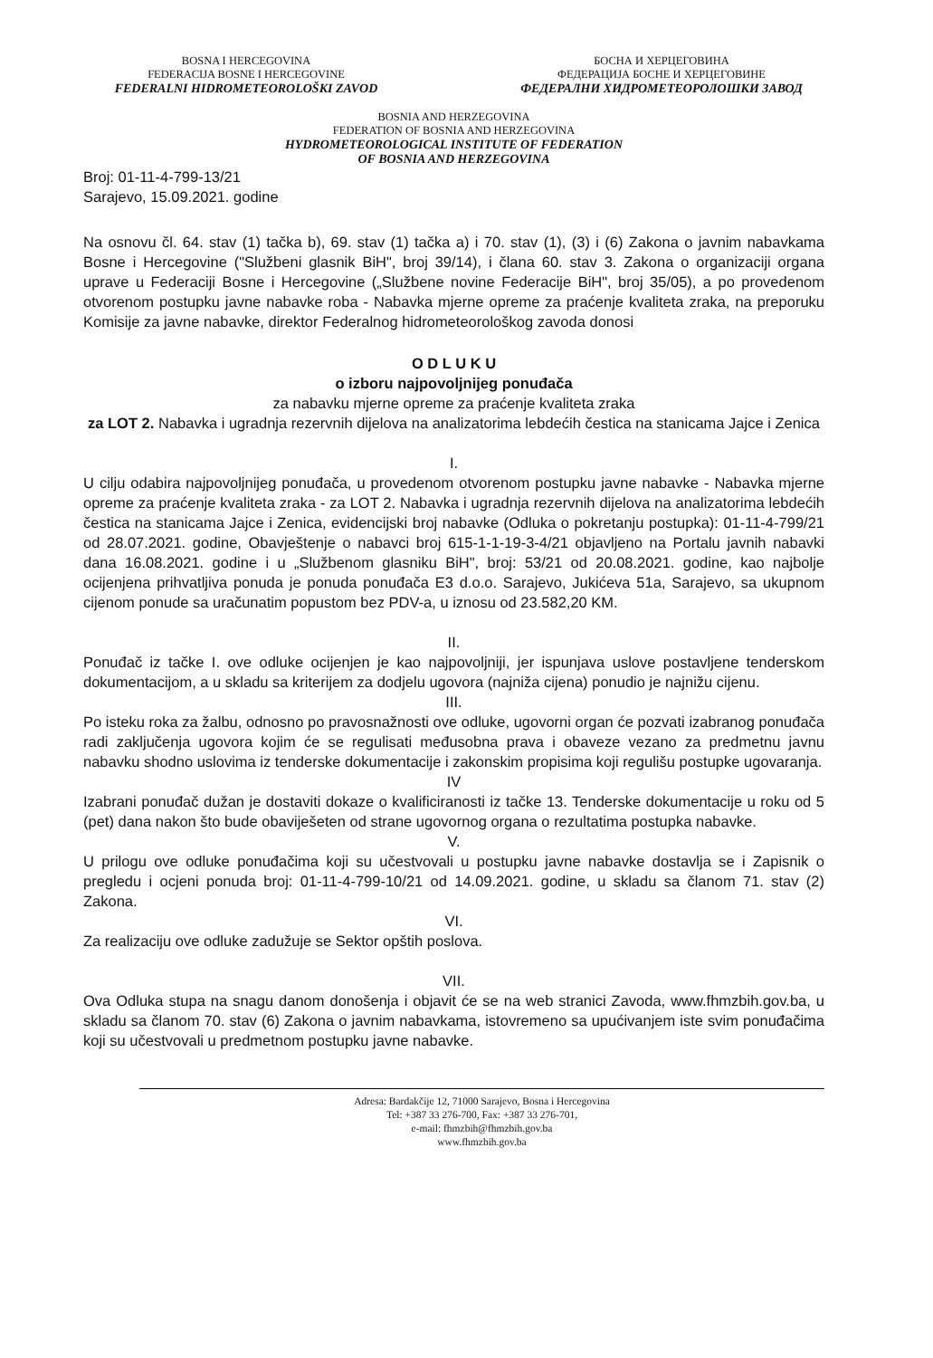BOSNA I HERCEGOVINA
FEDERACIJA BOSNE I HERCEGOVINE
FEDERALNI HIDROMETEOROLOŠKI ZAVOD
БОСНА И ХЕРЦЕГОВИНА
ФЕДЕРАЦИЈА БОСНЕ И ХЕРЦЕГОВИНЕ
ФЕДЕРАЛНИ ХИДРОМЕТЕОРОЛОШКИ ЗАВОД
BOSNIA AND HERZEGOVINA
FEDERATION OF BOSNIA AND HERZEGOVINA
HYDROMETEOROLOGICAL INSTITUTE OF FEDERATION
OF BOSNIA AND HERZEGOVINA
Broj: 01-11-4-799-13/21
Sarajevo, 15.09.2021. godine
Na osnovu čl. 64. stav (1) tačka b), 69. stav (1) tačka a) i 70. stav (1), (3) i (6) Zakona o javnim nabavkama Bosne i Hercegovine ("Službeni glasnik BiH", broj 39/14), i člana 60. stav 3. Zakona o organizaciji organa uprave u Federaciji Bosne i Hercegovine („Službene novine Federacije BiH", broj 35/05), a po provedenom otvorenom postupku javne nabavke roba - Nabavka mjerne opreme za praćenje kvaliteta zraka, na preporuku Komisije za javne nabavke, direktor Federalnog hidrometeorološkog zavoda donosi
O D L U K U
o izboru najpovoljnijeg ponuđača
za nabavku mjerne opreme za praćenje kvaliteta zraka
za LOT 2. Nabavka i ugradnja rezervnih dijelova na analizatorima lebdećih čestica na stanicama Jajce i Zenica
I.
U cilju odabira najpovoljnijeg ponuđača, u provedenom otvorenom postupku javne nabavke - Nabavka mjerne opreme za praćenje kvaliteta zraka - za LOT 2. Nabavka i ugradnja rezervnih dijelova na analizatorima lebdećih čestica na stanicama Jajce i Zenica, evidencijski broj nabavke (Odluka o pokretanju postupka): 01-11-4-799/21 od 28.07.2021. godine, Obavještenje o nabavci broj 615-1-1-19-3-4/21 objavljeno na Portalu javnih nabavki dana 16.08.2021. godine i u „Službenom glasniku BiH", broj: 53/21 od 20.08.2021. godine, kao najbolje ocijenjena prihvatljiva ponuda je ponuda ponuđača E3 d.o.o. Sarajevo, Jukićeva 51a, Sarajevo, sa ukupnom cijenom ponude sa uračunatim popustom bez PDV-a, u iznosu od 23.582,20 KM.
II.
Ponuđač iz tačke I. ove odluke ocijenjen je kao najpovoljniji, jer ispunjava uslove postavljene tenderskom dokumentacijom, a u skladu sa kriterijem za dodjelu ugovora (najniža cijena) ponudio je najnižu cijenu.
III.
Po isteku roka za žalbu, odnosno po pravosnažnosti ove odluke, ugovorni organ će pozvati izabranog ponuđača radi zaključenja ugovora kojim će se regulisati međusobna prava i obaveze vezano za predmetnu javnu nabavku shodno uslovima iz tenderske dokumentacije i zakonskim propisima koji regulišu postupke ugovaranja.
IV
Izabrani ponuđač dužan je dostaviti dokaze o kvalificiranosti iz tačke 13. Tenderske dokumentacije u roku od 5 (pet) dana nakon što bude obaviješeten od strane ugovornog organa o rezultatima postupka nabavke.
V.
U prilogu ove odluke ponuđačima koji su učestvovali u postupku javne nabavke dostavlja se i Zapisnik o pregledu i ocjeni ponuda broj: 01-11-4-799-10/21 od 14.09.2021. godine, u skladu sa članom 71. stav (2) Zakona.
VI.
Za realizaciju ove odluke zadužuje se Sektor opštih poslova.
VII.
Ova Odluka stupa na snagu danom donošenja i objavit će se na web stranici Zavoda, www.fhmzbih.gov.ba, u skladu sa članom 70. stav (6) Zakona o javnim nabavkama, istovremeno sa upućivanjem iste svim ponuđačima koji su učestvovali u predmetnom postupku javne nabavke.
Adresa: Bardakčije 12, 71000 Sarajevo, Bosna i Hercegovina
Tel: +387 33 276-700, Fax: +387 33 276-701,
e-mail: fhmzbih@fhmzbih.gov.ba
www.fhmzbih.gov.ba